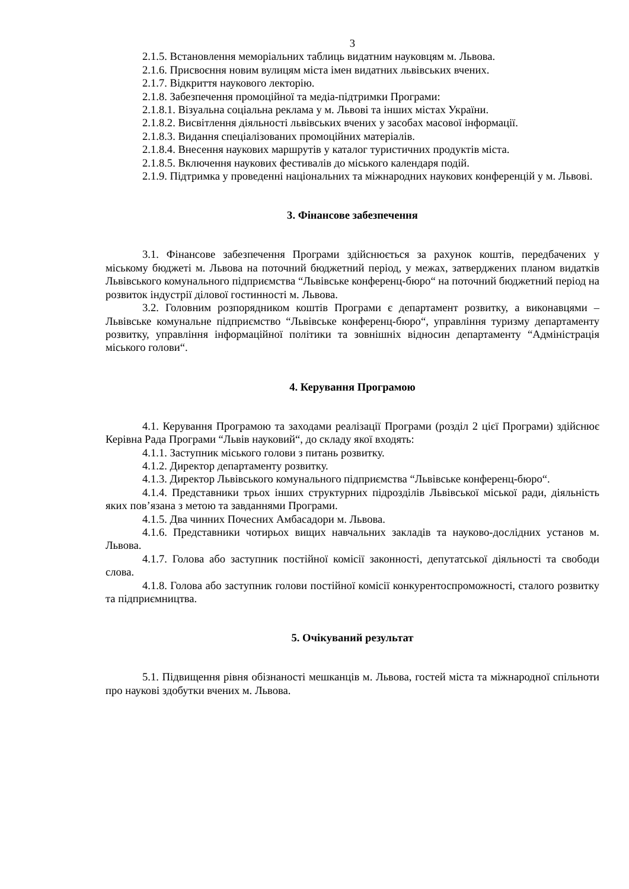3
2.1.5. Встановлення меморіальних таблиць видатним науковцям м. Львова.
2.1.6. Присвоєння новим вулицям міста імен видатних львівських вчених.
2.1.7. Відкриття наукового лекторію.
2.1.8. Забезпечення промоційної та медіа-підтримки Програми:
2.1.8.1. Візуальна соціальна реклама у м. Львові та інших містах України.
2.1.8.2. Висвітлення діяльності львівських вчених у засобах масової інформації.
2.1.8.3. Видання спеціалізованих промоційних матеріалів.
2.1.8.4. Внесення наукових маршрутів у каталог туристичних продуктів міста.
2.1.8.5. Включення наукових фестивалів до міського календаря подій.
2.1.9. Підтримка у проведенні національних та міжнародних наукових конференцій у м. Львові.
3. Фінансове забезпечення
3.1. Фінансове забезпечення Програми здійснюється за рахунок коштів, передбачених у міському бюджеті м. Львова на поточний бюджетний період, у межах, затверджених планом видатків Львівського комунального підприємства “Львівське конференц-бюро“ на поточний бюджетний період на розвиток індустрії ділової гостинності м. Львова.
3.2. Головним розпорядником коштів Програми є департамент розвитку, а виконавцями – Львівське комунальне підприємство “Львівське конференц-бюро“, управління туризму департаменту розвитку, управління інформаційної політики та зовнішніх відносин департаменту “Адміністрація міського голови“.
4. Керування Програмою
4.1. Керування Програмою та заходами реалізації Програми (розділ 2 цієї Програми) здійснює Керівна Рада Програми “Львів науковий“, до складу якої входять:
4.1.1. Заступник міського голови з питань розвитку.
4.1.2. Директор департаменту розвитку.
4.1.3. Директор Львівського комунального підприємства “Львівське конференц-бюро“.
4.1.4. Представники трьох інших структурних підрозділів Львівської міської ради, діяльність яких пов’язана з метою та завданнями Програми.
4.1.5. Два чинних Почесних Амбасадори м. Львова.
4.1.6. Представники чотирьох вищих навчальних закладів та науково-дослідних установ м. Львова.
4.1.7. Голова або заступник постійної комісії законності, депутатської діяльності та свободи слова.
4.1.8. Голова або заступник голови постійної комісії конкурентоспроможності, сталого розвитку та підприємництва.
5. Очікуваний результат
5.1. Підвищення рівня обізнаності мешканців м. Львова, гостей міста та міжнародної спільноти про наукові здобутки вчених м. Львова.